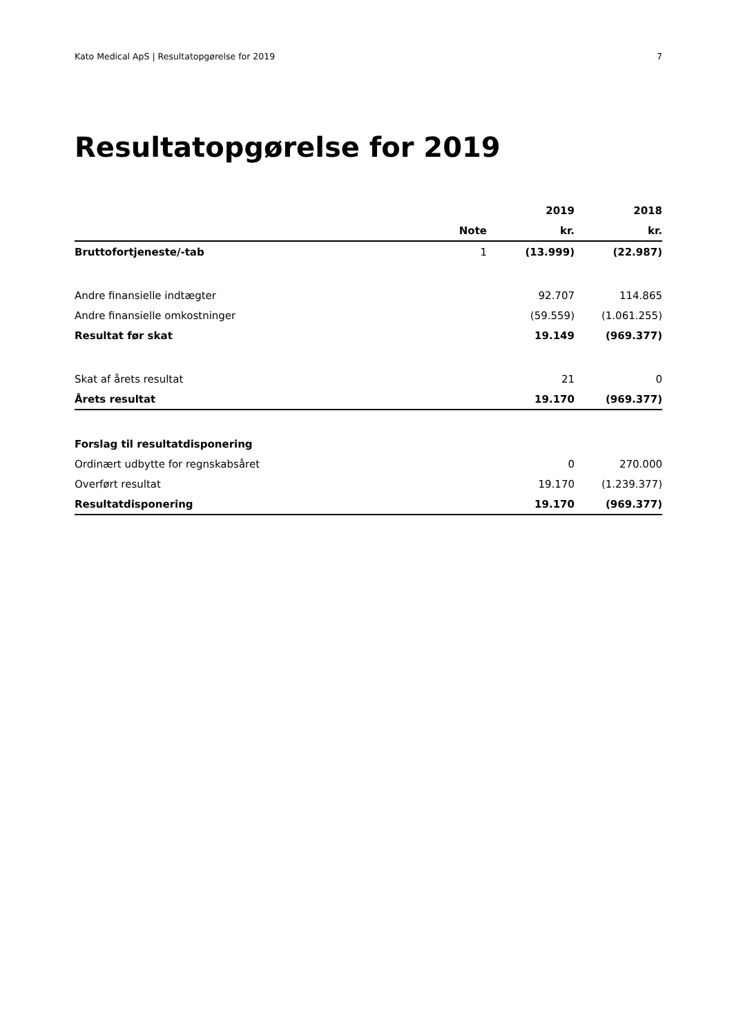Kato Medical ApS | Resultatopgørelse for 2019 7
Resultatopgørelse for 2019
| | | 2019 | 2018 |
| --- | --- | --- | --- |
| | Note | kr. | kr. |
| Bruttofortjeneste/-tab | 1 | (13.999) | (22.987) |
| Andre finansielle indtægter | | 92.707 | 114.865 |
| Andre finansielle omkostninger | | (59.559) | (1.061.255) |
| Resultat før skat | | 19.149 | (969.377) |
| Skat af årets resultat | | 21 | 0 |
| Årets resultat | | 19.170 | (969.377) |
| Forslag til resultatdisponering | | | |
| Ordinært udbytte for regnskabsåret | | 0 | 270.000 |
| Overført resultat | | 19.170 | (1.239.377) |
| Resultatdisponering | | 19.170 | (969.377) |